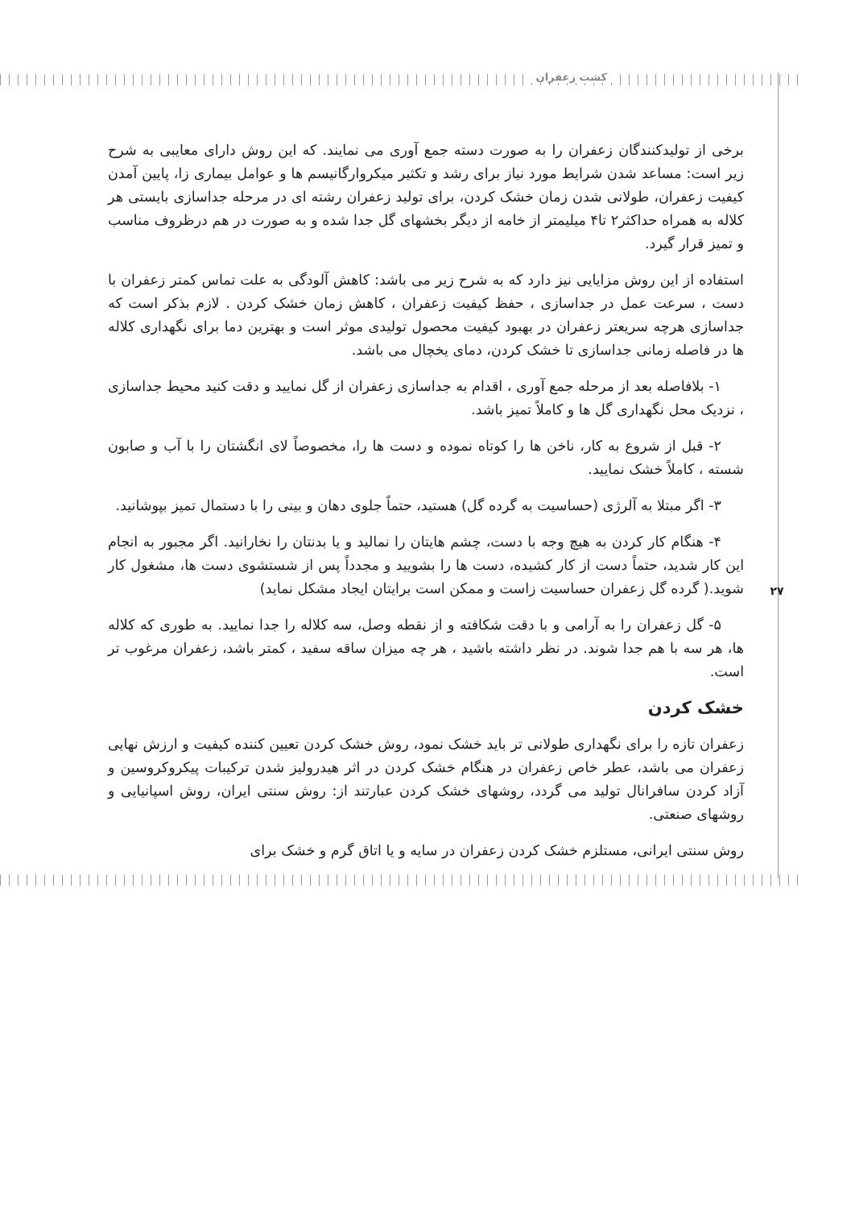کشت زعفران
۲۷
برخی از تولیدکنندگان زعفران را به صورت دسته جمع آوری می نمایند. که این روش دارای معایبی به شرح زیر است: مساعد شدن شرایط مورد نیاز برای رشد و تکثیر میکروارگانیسم ها و عوامل بیماری زا، پایین آمدن کیفیت زعفران، طولانی شدن زمان خشک کردن، برای تولید زعفران رشته ای در مرحله جداسازی بایستی هر کلاله به همراه حداکثر۲ تا۴ میلیمتر از خامه از دیگر بخشهای گل جدا شده و به صورت در هم درظروف مناسب و تمیز قرار گیرد.
استفاده از این روش مزایایی نیز دارد که به شرح زیر می باشد: کاهش آلودگی به علت تماس کمتر زعفران با دست ، سرعت عمل در جداسازی ، حفظ کیفیت زعفران ، کاهش زمان خشک کردن . لازم بذکر است که جداسازی هرچه سریعتر زعفران در بهبود کیفیت محصول تولیدی موثر است و بهترین دما برای نگهداری کلاله ها در فاصله زمانی جداسازی تا خشک کردن، دمای یخچال می باشد.
۱- بلافاصله بعد از مرحله جمع آوری ، اقدام به جداسازی زعفران از گل نمایید و دقت کنید محیط جداسازی ، نزدیک محل نگهداری گل ها و کاملاً تمیز باشد.
۲- قبل از شروع به کار، ناخن ها را کوتاه نموده و دست ها را، مخصوصاً لای انگشتان را با آب و صابون شسته ، کاملاً خشک نمایید.
۳- اگر مبتلا به آلرژی (حساسیت به گرده گل) هستید، حتماً جلوی دهان و بینی را با دستمال تمیز بپوشانید.
۴- هنگام کار کردن به هیچ وجه با دست، چشم هایتان را نمالید و یا بدنتان را نخارانید. اگر مجبور به انجام این کار شدید، حتماً دست از کار کشیده، دست ها را بشویید و مجدداً پس از شستشوی دست ها، مشغول کار شوید.( گرده گل زعفران حساسیت زاست و ممکن است برایتان ایجاد مشکل نماید)
۵- گل زعفران را به آرامی و با دقت شکافته و از نقطه وصل، سه کلاله را جدا نمایید. به طوری که کلاله ها، هر سه با هم جدا شوند. در نظر داشته باشید ، هر چه میزان ساقه سفید ، کمتر باشد، زعفران مرغوب تر است.
خشک کردن
زعفران تازه را برای نگهداری طولانی تر باید خشک نمود، روش خشک کردن تعیین کننده کیفیت و ارزش نهایی زعفران می باشد، عطر خاص زعفران در هنگام خشک کردن در اثر هیدرولیز شدن ترکیبات پیکروکروسین و آزاد کردن سافرانال تولید می گردد، روشهای خشک کردن عبارتند از: روش سنتی ایران، روش اسپانیایی و روشهای صنعتی.
روش سنتی ایرانی، مستلزم خشک کردن زعفران در سایه و یا اتاق گرم و خشک برای